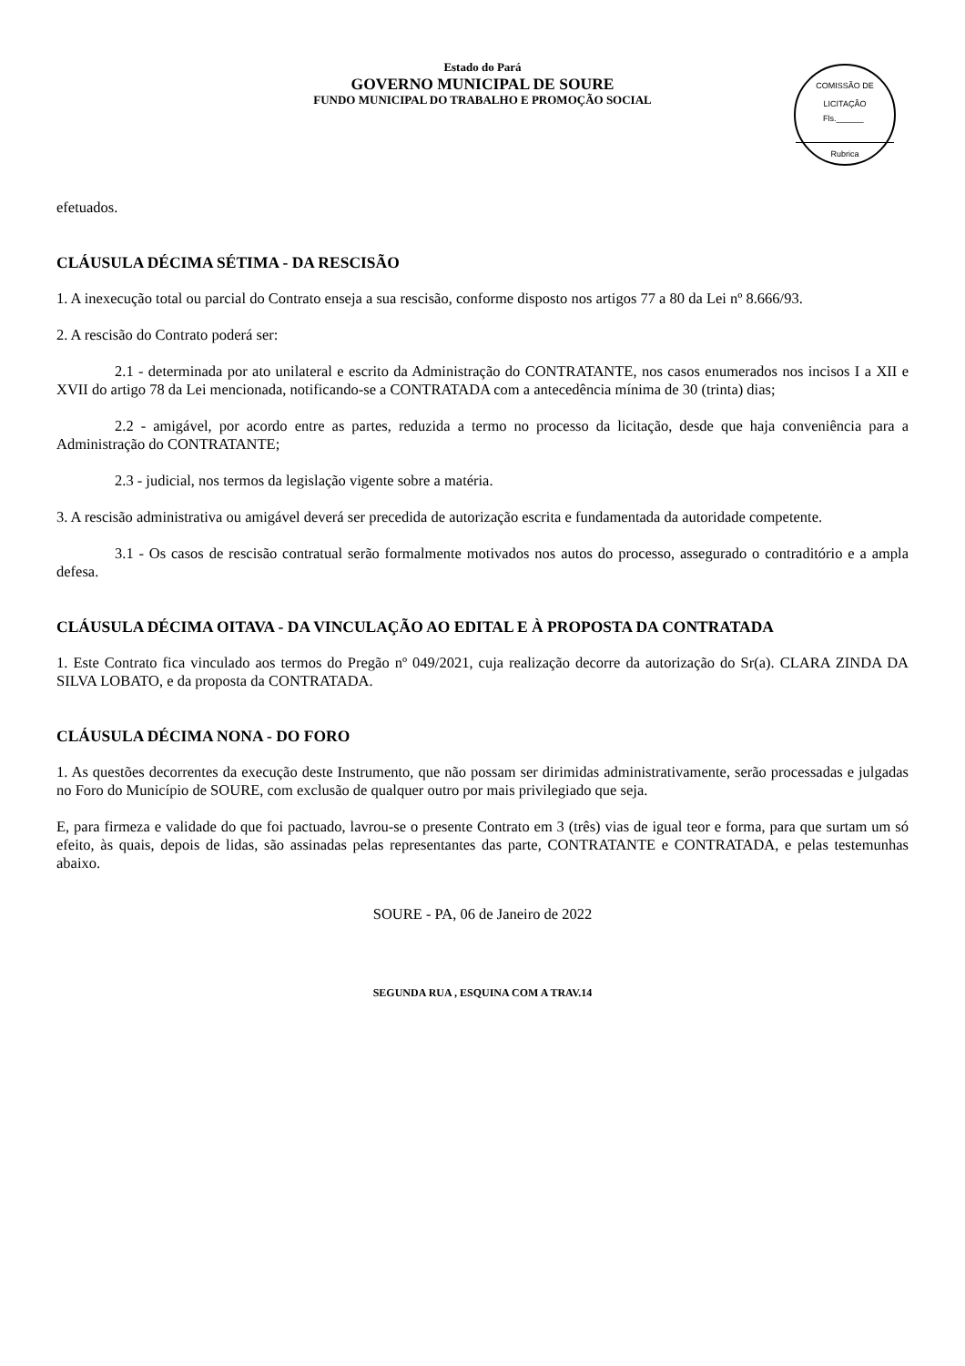Estado do Pará
GOVERNO MUNICIPAL DE SOURE
FUNDO MUNICIPAL DO TRABALHO E PROMOÇÃO SOCIAL
COMISSÃO DE LICITAÇÃO
Fls.______
Rubrica
efetuados.
CLÁUSULA DÉCIMA SÉTIMA - DA RESCISÃO
1. A inexecução total ou parcial do Contrato enseja a sua rescisão, conforme disposto nos artigos 77 a 80 da Lei nº 8.666/93.
2. A rescisão do Contrato poderá ser:
2.1 - determinada por ato unilateral e escrito da Administração do CONTRATANTE, nos casos enumerados nos incisos I a XII e XVII do artigo 78 da Lei mencionada, notificando-se a CONTRATADA com a antecedência mínima de 30 (trinta) dias;
2.2 - amigável, por acordo entre as partes, reduzida a termo no processo da licitação, desde que haja conveniência para a Administração do CONTRATANTE;
2.3 - judicial, nos termos da legislação vigente sobre a matéria.
3. A rescisão administrativa ou amigável deverá ser precedida de autorização escrita e fundamentada da autoridade competente.
3.1 - Os casos de rescisão contratual serão formalmente motivados nos autos do processo, assegurado o contraditório e a ampla defesa.
CLÁUSULA DÉCIMA OITAVA - DA VINCULAÇÃO AO EDITAL E À PROPOSTA DA CONTRATADA
1. Este Contrato fica vinculado aos termos do Pregão nº 049/2021, cuja realização decorre da autorização do Sr(a). CLARA ZINDA DA SILVA LOBATO, e da proposta da CONTRATADA.
CLÁUSULA DÉCIMA NONA - DO FORO
1. As questões decorrentes da execução deste Instrumento, que não possam ser dirimidas administrativamente, serão processadas e julgadas no Foro do Município de SOURE, com exclusão de qualquer outro por mais privilegiado que seja.
E, para firmeza e validade do que foi pactuado, lavrou-se o presente Contrato em 3 (três) vias de igual teor e forma, para que surtam um só efeito, às quais, depois de lidas, são assinadas pelas representantes das parte, CONTRATANTE e CONTRATADA, e pelas testemunhas abaixo.
SOURE - PA, 06 de Janeiro de 2022
SEGUNDA RUA , ESQUINA COM A TRAV.14